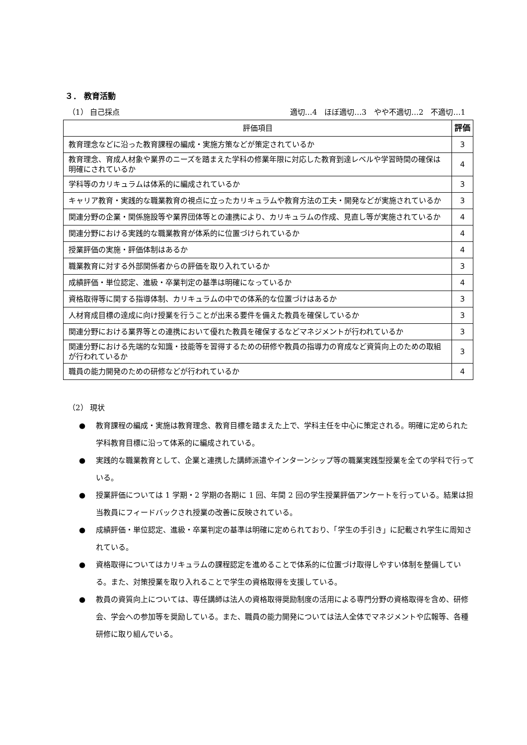３． 教育活動
（1） 自己採点 適切…4　ほぼ適切…3　やや不適切…2　不適切…1
| 評価項目 | 評価 |
| --- | --- |
| 教育理念などに沿った教育課程の編成・実施方策などが策定されているか | 3 |
| 教育理念、育成人材象や業界のニーズを踏まえた学科の修業年限に対応した教育到達レベルや学習時間の確保は明確にされているか | 4 |
| 学科等のカリキュラムは体系的に編成されているか | 3 |
| キャリア教育・実践的な職業教育の視点に立ったカリキュラムや教育方法の工夫・開発などが実施されているか | 3 |
| 関連分野の企業・関係施設等や業界団体等との連携により、カリキュラムの作成、見直し等が実施されているか | 4 |
| 関連分野における実践的な職業教育が体系的に位置づけられているか | 4 |
| 授業評価の実施・評価体制はあるか | 4 |
| 職業教育に対する外部関係者からの評価を取り入れているか | 3 |
| 成績評価・単位認定、進級・卒業判定の基準は明確になっているか | 4 |
| 資格取得等に関する指導体制、カリキュラムの中での体系的な位置づけはあるか | 3 |
| 人材育成目標の達成に向け授業を行うことが出来る要件を備えた教員を確保しているか | 3 |
| 関連分野における業界等との連携において優れた教員を確保するなどマネジメントが行われているか | 3 |
| 関連分野における先端的な知識・技能等を習得するための研修や教員の指導力の育成など資質向上のための取組が行われているか | 3 |
| 職員の能力開発のための研修などが行われているか | 4 |
（2） 現状
● 教育課程の編成・実施は教育理念、教育目標を踏まえた上で、学科主任を中心に策定される。明確に定められた学科教育目標に沿って体系的に編成されている。
● 実践的な職業教育として、企業と連携した講師派遣やインターンシップ等の職業実践型授業を全ての学科で行っている。
● 授業評価については 1 学期・2 学期の各期に 1 回、年間 2 回の学生授業評価アンケートを行っている。結果は担当教員にフィードバックされ授業の改善に反映されている。
● 成績評価・単位認定、進級・卒業判定の基準は明確に定められており、「学生の手引き」に記載され学生に周知されている。
● 資格取得についてはカリキュラムの課程認定を進めることで体系的に位置づけ取得しやすい体制を整備している。また、対策授業を取り入れることで学生の資格取得を支援している。
● 教員の資質向上については、専任講師は法人の資格取得奨励制度の活用による専門分野の資格取得を含め、研修会、学会への参加等を奨励している。また、職員の能力開発については法人全体でマネジメントや広報等、各種研修に取り組んでいる。